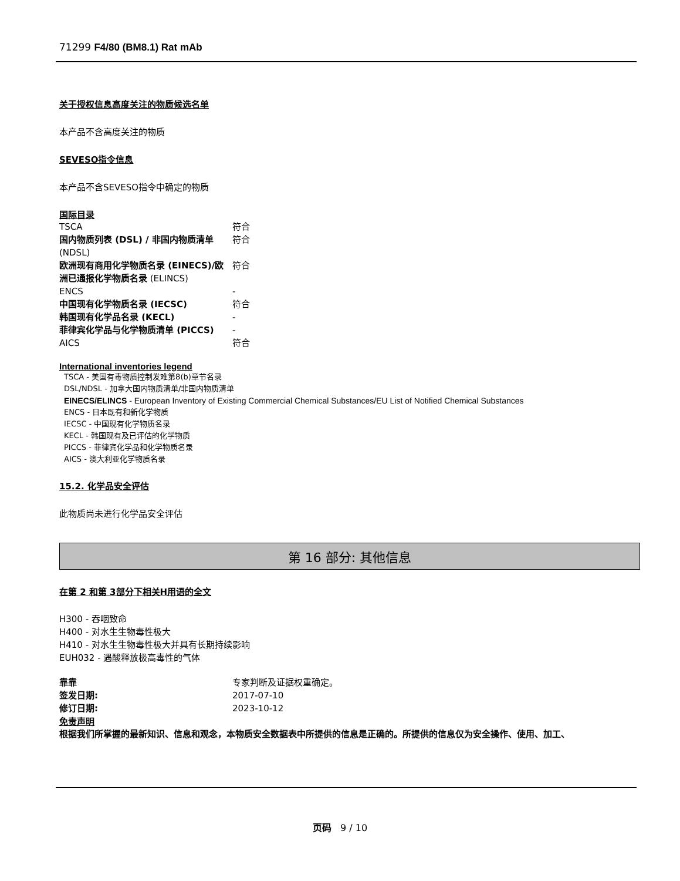71299 F4/80 (BM8.1) Rat mAb
关于授权信息高度关注的物质候选名单
本产品不含高度关注的物质
SEVESO指令信息
本产品不含SEVESO指令中确定的物质
国际目录
| TSCA | 符合 |
| 国内物质列表 (DSL) / 非国内物质清单 (NDSL) | 符合 |
| 欧洲现有商用化学物质名录 (EINECS)/欧洲已通报化学物质名录 (ELINCS) | 符合 |
| ENCS | - |
| 中国现有化学物质名录 (IECSC) | 符合 |
| 韩国现有化学品名录 (KECL) | - |
| 菲律宾化学品与化学物质清单 (PICCS) | - |
| AICS | 符合 |
International inventories legend
TSCA - 美国有毒物质控制发难第8(b)章节名录
DSL/NDSL - 加拿大国内物质清单/非国内物质清单
EINECS/ELINCS - European Inventory of Existing Commercial Chemical Substances/EU List of Notified Chemical Substances
ENCS - 日本既有和新化学物质
IECSC - 中国现有化学物质名录
KECL - 韩国现有及已评估的化学物质
PICCS - 菲律宾化学品和化学物质名录
AICS - 澳大利亚化学物质名录
15.2. 化学品安全评估
此物质尚未进行化学品安全评估
第 16 部分: 其他信息
在第 2 和第 3部分下相关H用语的全文
H300 - 吞咽致命
H400 - 对水生生物毒性极大
H410 - 对水生生物毒性极大并具有长期持续影响
EUH032 - 遇酸释放极高毒性的气体
| 靠靠 | 专家判断及证据权重确定。 |
| 签发日期: | 2017-07-10 |
| 修订日期: | 2023-10-12 |
免责声明
根据我们所掌握的最新知识、信息和观念，本物质安全数据表中所提供的信息是正确的。所提供的信息仅为安全操作、使用、加工、
页码 9 / 10